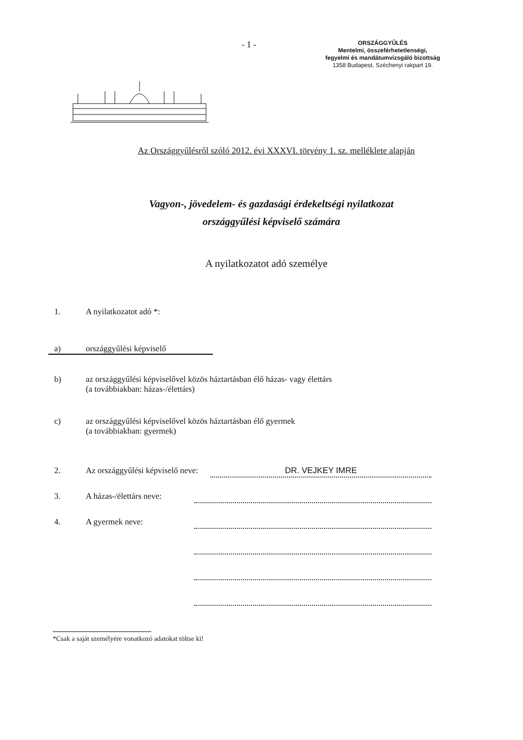- 1 -
ORSZÁGGYŰLÉS
Mentelmi, összeférhetetlenségi,
fegyelmi és mandátumvizsgáló bizottság
1358 Budapest, Széchenyi rakpart 19.
Az Országgyűlésről szóló 2012. évi XXXVI. törvény 1. sz. melléklete alapján
Vagyon-, jövedelem- és gazdasági érdekeltségi nyilatkozat
országgyűlési képviselő számára
A nyilatkozatot adó személye
1. A nyilatkozatot adó *:
a) országgyűlési képviselő
b) az országgyűlési képviselővel közös háztartásban élő házas- vagy élettárs
(a továbbiakban: házas-/élettárs)
c) az országgyűlési képviselővel közös háztartásban élő gyermek
(a továbbiakban: gyermek)
2. Az országgyűlési képviselő neve:
DR. VEJKEY IMRE
3. A házas-/élettárs neve:
4. A gyermek neve:
*Csak a saját személyére vonatkozó adatokat töltse ki!